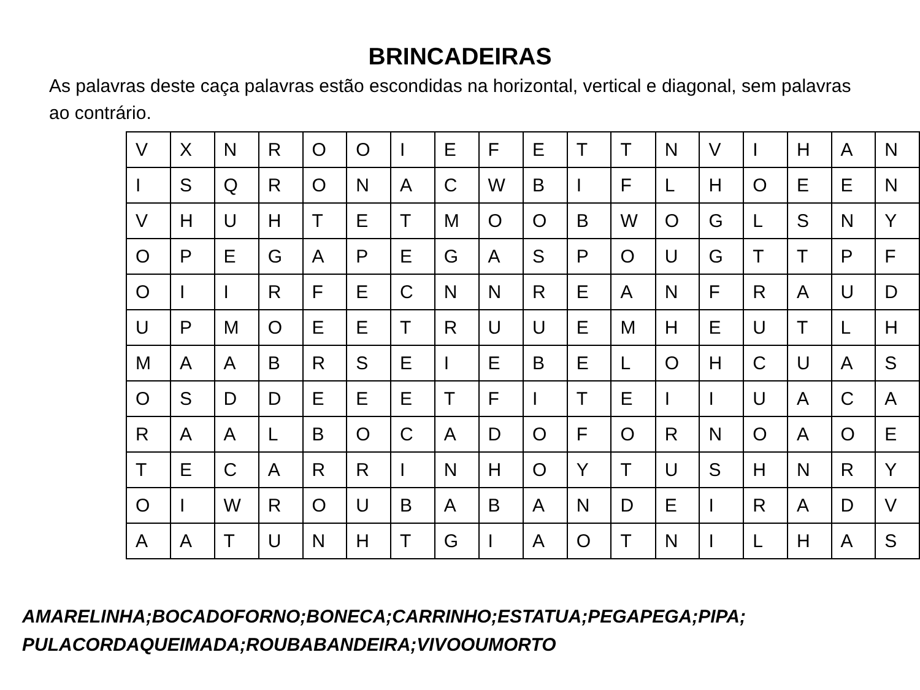BRINCADEIRAS
As palavras deste caça palavras estão escondidas na horizontal, vertical e diagonal, sem palavras ao contrário.
| V | X | N | R | O | O | I | E | F | E | T | T | N | V | I | H | A | N |
| I | S | Q | R | O | N | A | C | W | B | I | F | L | H | O | E | E | N |
| V | H | U | H | T | E | T | M | O | O | B | W | O | G | L | S | N | Y |
| O | P | E | G | A | P | E | G | A | S | P | O | U | G | T | T | P | F |
| O | I | I | R | F | E | C | N | N | R | E | A | N | F | R | A | U | D |
| U | P | M | O | E | E | T | R | U | U | E | M | H | E | U | T | L | H |
| M | A | A | B | R | S | E | I | E | B | E | L | O | H | C | U | A | S |
| O | S | D | D | E | E | E | T | F | I | T | E | I | I | U | A | C | A |
| R | A | A | L | B | O | C | A | D | O | F | O | R | N | O | A | O | E |
| T | E | C | A | R | R | I | N | H | O | Y | T | U | S | H | N | R | Y |
| O | I | W | R | O | U | B | A | B | A | N | D | E | I | R | A | D | V |
| A | A | T | U | N | H | T | G | I | A | O | T | N | I | L | H | A | S |
AMARELINHA;BOCADOFORNO;BONECA;CARRINHO;ESTATUA;PEGAPEGA;PIPA;
PULACORDAQUEIMADA;ROUBABANDEIRA;VIVOOUMORTO